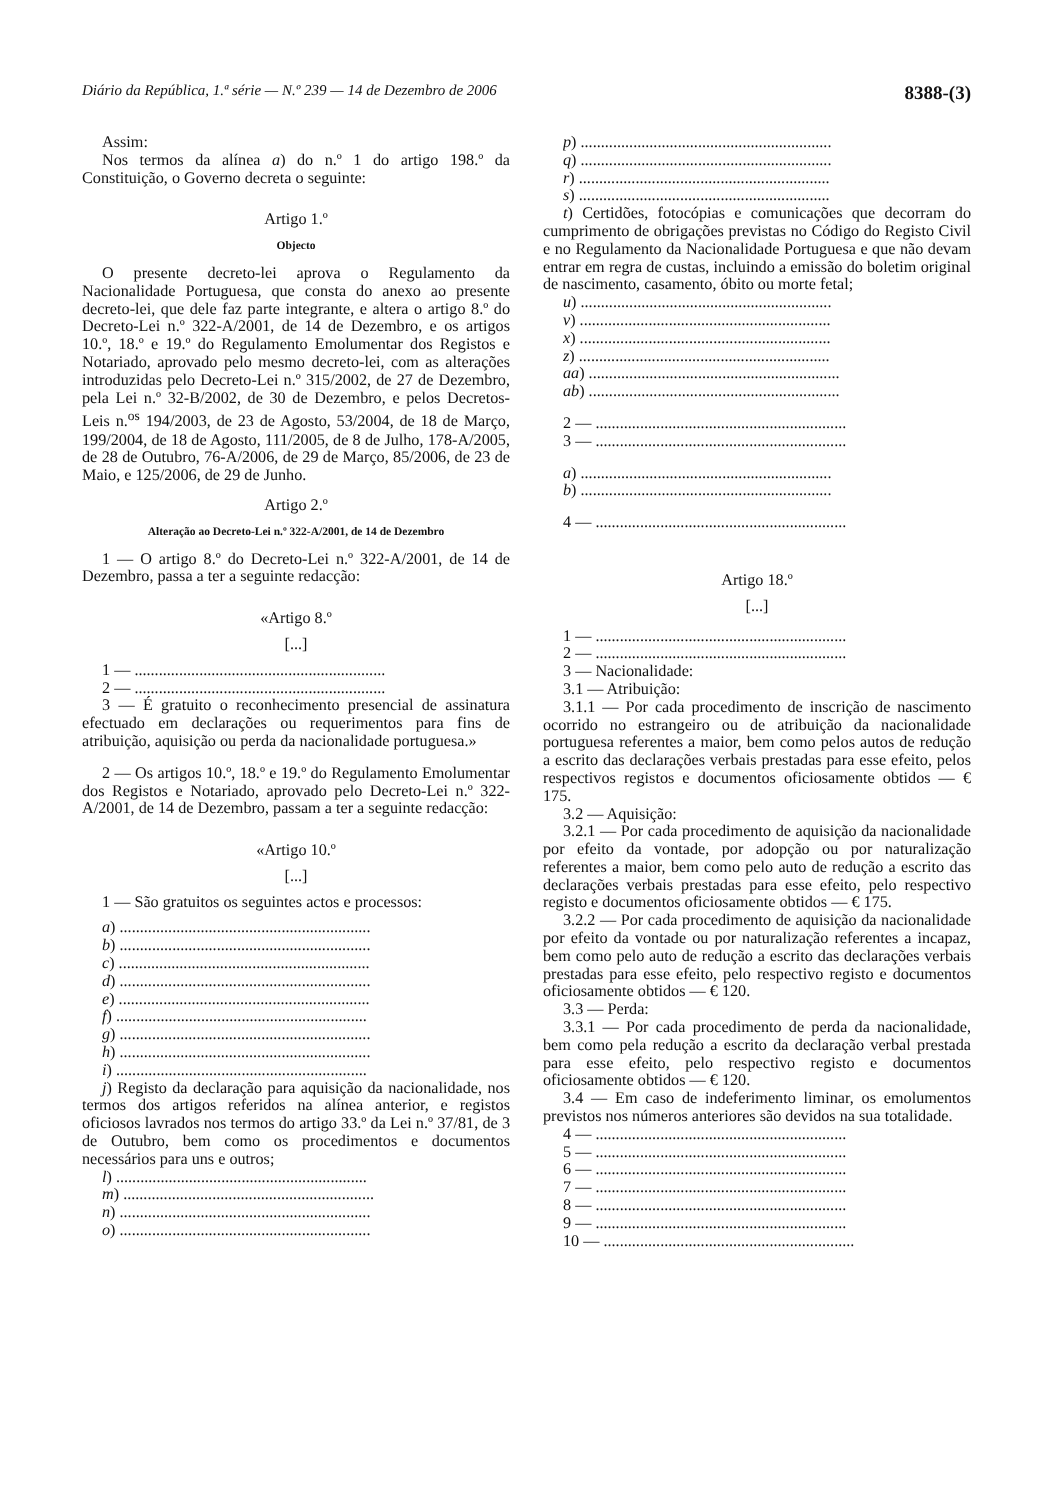Diário da República, 1.ª série — N.º 239 — 14 de Dezembro de 2006 8388-(3)
Assim:
Nos termos da alínea a) do n.º 1 do artigo 198.º da Constituição, o Governo decreta o seguinte:
Artigo 1.º
Objecto
O presente decreto-lei aprova o Regulamento da Nacionalidade Portuguesa, que consta do anexo ao presente decreto-lei, que dele faz parte integrante, e altera o artigo 8.º do Decreto-Lei n.º 322-A/2001, de 14 de Dezembro, e os artigos 10.º, 18.º e 19.º do Regulamento Emolumentar dos Registos e Notariado, aprovado pelo mesmo decreto-lei, com as alterações introduzidas pelo Decreto-Lei n.º 315/2002, de 27 de Dezembro, pela Lei n.º 32-B/2002, de 30 de Dezembro, e pelos Decretos-Leis n.<sup>os</sup> 194/2003, de 23 de Agosto, 53/2004, de 18 de Março, 199/2004, de 18 de Agosto, 111/2005, de 8 de Julho, 178-A/2005, de 28 de Outubro, 76-A/2006, de 29 de Março, 85/2006, de 23 de Maio, e 125/2006, de 29 de Junho.
Artigo 2.º
Alteração ao Decreto-Lei n.º 322-A/2001, de 14 de Dezembro
1 — O artigo 8.º do Decreto-Lei n.º 322-A/2001, de 14 de Dezembro, passa a ter a seguinte redacção:
«Artigo 8.º
[...]
1 — ..............................................................
2 — ..............................................................
3 — É gratuito o reconhecimento presencial de assinatura efectuado em declarações ou requerimentos para fins de atribuição, aquisição ou perda da nacionalidade portuguesa.»
2 — Os artigos 10.º, 18.º e 19.º do Regulamento Emolumentar dos Registos e Notariado, aprovado pelo Decreto-Lei n.º 322-A/2001, de 14 de Dezembro, passam a ter a seguinte redacção:
«Artigo 10.º
[...]
1 — São gratuitos os seguintes actos e processos:
a) ..............................................................
b) ..............................................................
c) ..............................................................
d) ..............................................................
e) ..............................................................
f) ..............................................................
g) ..............................................................
h) ..............................................................
i) ..............................................................
j) Registo da declaração para aquisição da nacionalidade, nos termos dos artigos referidos na alínea anterior, e registos oficiosos lavrados nos termos do artigo 33.º da Lei n.º 37/81, de 3 de Outubro, bem como os procedimentos e documentos necessários para uns e outros;
l) ..............................................................
m) ..............................................................
n) ..............................................................
o) ..............................................................
p) ..............................................................
q) ..............................................................
r) ..............................................................
s) ..............................................................
t) Certidões, fotocópias e comunicações que decorram do cumprimento de obrigações previstas no Código do Registo Civil e no Regulamento da Nacionalidade Portuguesa e que não devam entrar em regra de custas, incluindo a emissão do boletim original de nascimento, casamento, óbito ou morte fetal;
u) ..............................................................
v) ..............................................................
x) ..............................................................
z) ..............................................................
aa) ..............................................................
ab) ..............................................................
2 — ..............................................................
3 — ..............................................................
a) ..............................................................
b) ..............................................................
4 — ..............................................................
Artigo 18.º
[...]
1 — ..............................................................
2 — ..............................................................
3 — Nacionalidade:
3.1 — Atribuição:
3.1.1 — Por cada procedimento de inscrição de nascimento ocorrido no estrangeiro ou de atribuição da nacionalidade portuguesa referentes a maior, bem como pelos autos de redução a escrito das declarações verbais prestadas para esse efeito, pelos respectivos registos e documentos oficiosamente obtidos — € 175.
3.2 — Aquisição:
3.2.1 — Por cada procedimento de aquisição da nacionalidade por efeito da vontade, por adopção ou por naturalização referentes a maior, bem como pelo auto de redução a escrito das declarações verbais prestadas para esse efeito, pelo respectivo registo e documentos oficiosamente obtidos — € 175.
3.2.2 — Por cada procedimento de aquisição da nacionalidade por efeito da vontade ou por naturalização referentes a incapaz, bem como pelo auto de redução a escrito das declarações verbais prestadas para esse efeito, pelo respectivo registo e documentos oficiosamente obtidos — € 120.
3.3 — Perda:
3.3.1 — Por cada procedimento de perda da nacionalidade, bem como pela redução a escrito da declaração verbal prestada para esse efeito, pelo respectivo registo e documentos oficiosamente obtidos — € 120.
3.4 — Em caso de indeferimento liminar, os emolumentos previstos nos números anteriores são devidos na sua totalidade.
4 — ..............................................................
5 — ..............................................................
6 — ..............................................................
7 — ..............................................................
8 — ..............................................................
9 — ..............................................................
10 — ..............................................................